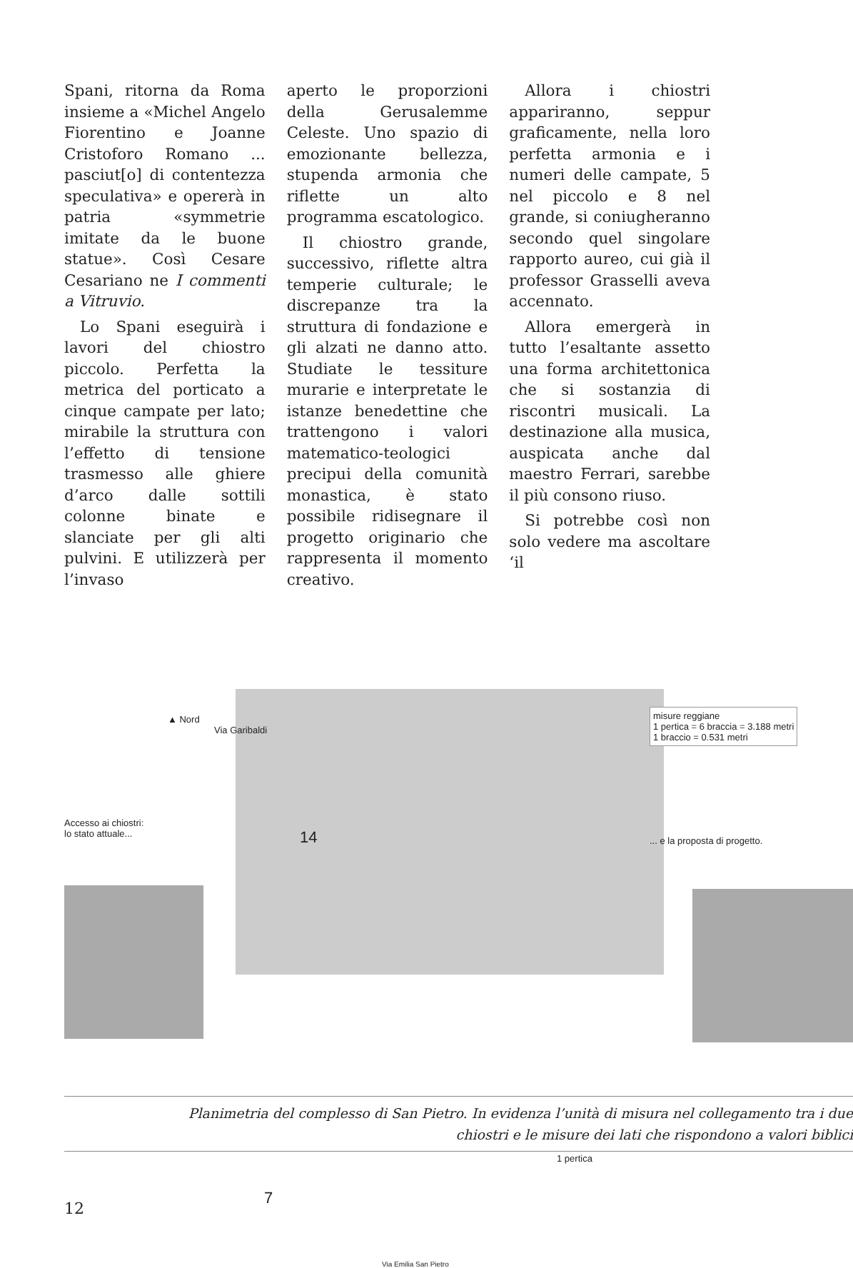Spani, ritorna da Roma insieme a «Michel Angelo Fiorentino e Joanne Cristoforo Romano ... pasciut[o] di contentezza speculativa» e opererà in patria «symmetrie imitate da le buone statue». Così Cesare Cesariano ne I commenti a Vitruvio.
Lo Spani eseguirà i lavori del chiostro piccolo. Perfetta la metrica del porticato a cinque campate per lato; mirabile la struttura con l’effetto di tensione trasmesso alle ghiere d’arco dalle sottili colonne binate e slanciate per gli alti pulvini. E utilizzerà per l’invaso
aperto le proporzioni della Gerusalemme Celeste. Uno spazio di emozionante bellezza, stupenda armonia che riflette un alto programma escatologico.
Il chiostro grande, successivo, riflette altra temperie culturale; le discrepanze tra la struttura di fondazione e gli alzati ne danno atto. Studiate le tessiture murarie e interpretate le istanze benedettine che trattengono i valori matematico-teologici precipui della comunità monastica, è stato possibile ridisegnare il progetto originario che rappresenta il momento creativo.
Allora i chiostri appariranno, seppur graficamente, nella loro perfetta armonia e i numeri delle campate, 5 nel piccolo e 8 nel grande, si coniugheranno secondo quel singolare rapporto aureo, cui già il professor Grasselli aveva accennato.
Allora emergerà in tutto l’esaltante assetto una forma architettonica che si sostanzia di riscontri musicali. La destinazione alla musica, auspicata anche dal maestro Ferrari, sarebbe il più consono riuso.
Si potrebbe così non solo vedere ma ascoltare ‘il
▲ Nord
Via Garibaldi
misure reggiane
1 pertica = 6 braccia = 3.188 metri
1 braccio = 0.531 metri
Accesso ai chiostri:
lo stato attuale...
14
7
... e la proposta di progetto.
1 pertica
Via Emilia San Pietro
Planimetria del complesso di San Pietro. In evidenza l’unità di misura nel collegamento tra i due
chiostri e le misure dei lati che rispondono a valori biblici
12